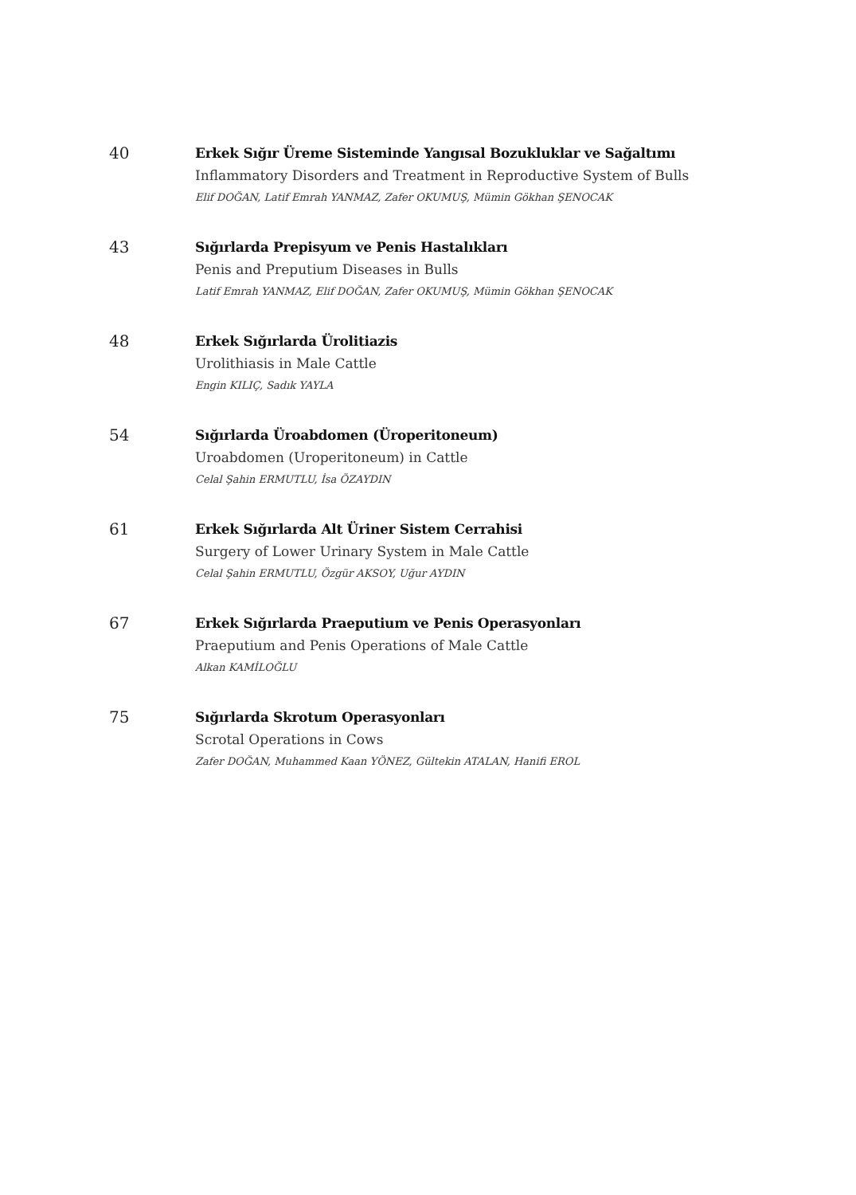40
Erkek Sığır Üreme Sisteminde Yangısal Bozukluklar ve Sağaltımı
Inflammatory Disorders and Treatment in Reproductive System of Bulls
Elif DOĞAN, Latif Emrah YANMAZ, Zafer OKUMUŞ, Mümin Gökhan ŞENOCAK
43
Sığırlarda Prepisyum ve Penis Hastalıkları
Penis and Preputium Diseases in Bulls
Latif Emrah YANMAZ, Elif DOĞAN, Zafer OKUMUŞ, Mümin Gökhan ŞENOCAK
48
Erkek Sığırlarda Ürolitiazis
Urolithiasis in Male Cattle
Engin KILIÇ, Sadık YAYLA
54
Sığırlarda Üroabdomen (Üroperitoneum)
Uroabdomen (Uroperitoneum) in Cattle
Celal Şahin ERMUTLU, İsa ÖZAYDIN
61
Erkek Sığırlarda Alt Üriner Sistem Cerrahisi
Surgery of Lower Urinary System in Male Cattle
Celal Şahin ERMUTLU, Özgür AKSOY, Uğur AYDIN
67
Erkek Sığırlarda Praeputium ve Penis Operasyonları
Praeputium and Penis Operations of Male Cattle
Alkan KAMİLOĞLU
75
Sığırlarda Skrotum Operasyonları
Scrotal Operations in Cows
Zafer DOĞAN, Muhammed Kaan YÖNEZ, Gültekin ATALAN, Hanifi EROL